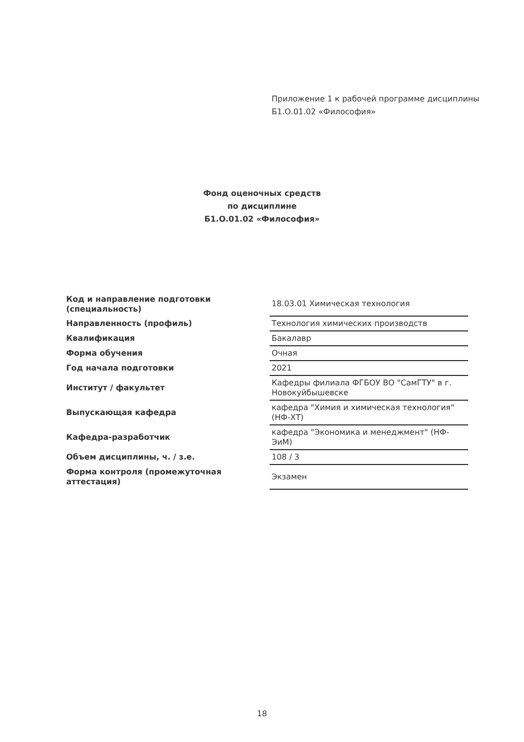Приложение 1 к рабочей программе дисциплины
Б1.О.01.02 «Философия»
Фонд оценочных средств
по дисциплине
Б1.О.01.02 «Философия»
| Код и направление подготовки (специальность) | 18.03.01 Химическая технология |
| Направленность (профиль) | Технология химических производств |
| Квалификация | Бакалавр |
| Форма обучения | Очная |
| Год начала подготовки | 2021 |
| Институт / факультет | Кафедры филиала ФГБОУ ВО "СамГТУ" в г. Новокуйбышевске |
| Выпускающая кафедра | кафедра "Химия и химическая технология" (НФ-ХТ) |
| Кафедра-разработчик | кафедра "Экономика и менеджмент" (НФ-ЭиМ) |
| Объем дисциплины, ч. / з.е. | 108 / 3 |
| Форма контроля (промежуточная аттестация) | Экзамен |
18